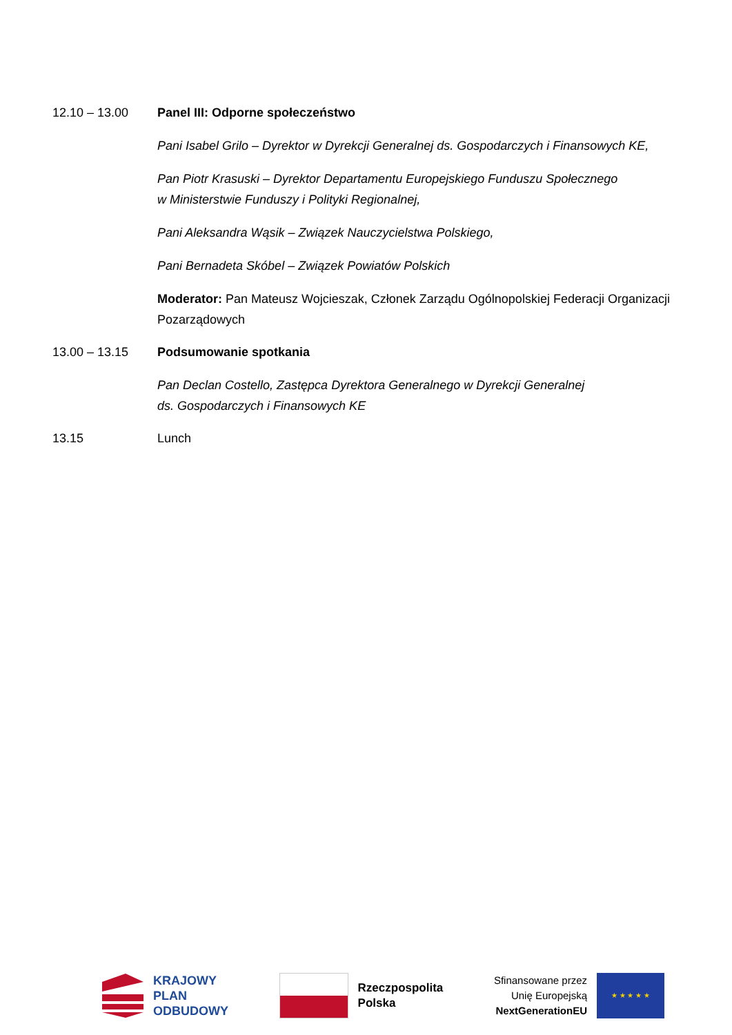12.10 – 13.00 Panel III: Odporne społeczeństwo
Pani Isabel Grilo – Dyrektor w Dyrekcji Generalnej ds. Gospodarczych i Finansowych KE,
Pan Piotr Krasuski – Dyrektor Departamentu Europejskiego Funduszu Społecznego
w Ministerstwie Funduszy i Polityki Regionalnej,
Pani Aleksandra Wąsik – Związek Nauczycielstwa Polskiego,
Pani Bernadeta Skóbel – Związek Powiatów Polskich
Moderator: Pan Mateusz Wojcieszak, Członek Zarządu Ogólnopolskiej Federacji Organizacji Pozarządowych
13.00 – 13.15 Podsumowanie spotkania
Pan Declan Costello, Zastępca Dyrektora Generalnego w Dyrekcji Generalnej
ds. Gospodarczych i Finansowych KE
13.15 Lunch
KRAJOWY
PLAN
ODBUDOWY
Rzeczpospolita
Polska
Sfinansowane przez
Unię Europejską
NextGenerationEU
★ ★ ★ ★ ★